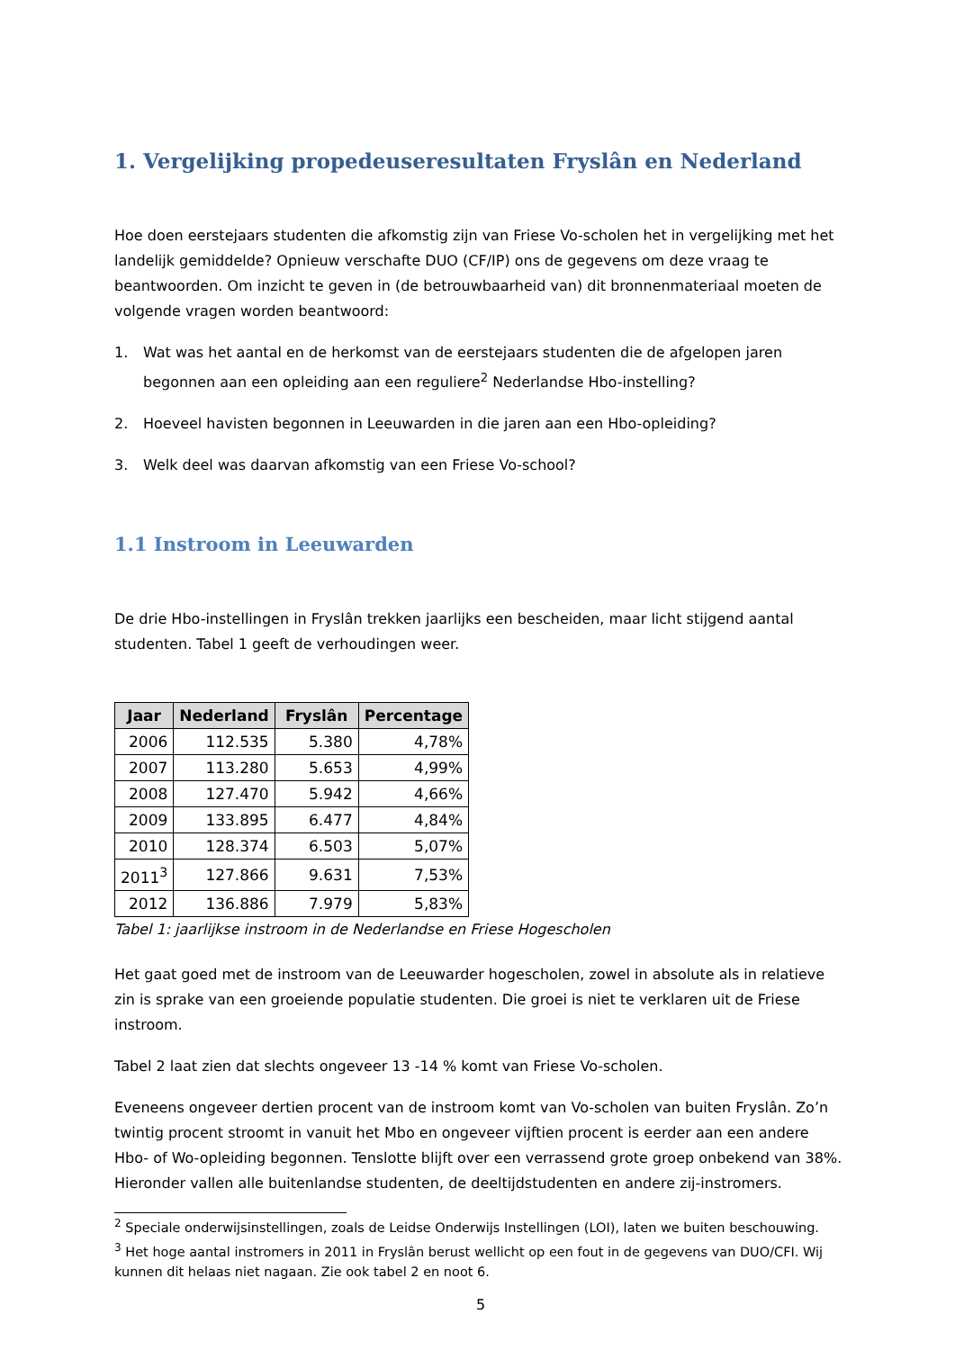1. Vergelijking propedeuseresultaten Fryslân en Nederland
Hoe doen eerstejaars studenten die afkomstig zijn van Friese Vo-scholen het in vergelijking met het landelijk gemiddelde? Opnieuw verschafte DUO (CF/IP) ons de gegevens om deze vraag te beantwoorden. Om inzicht te geven in (de betrouwbaarheid van) dit bronnenmateriaal moeten de volgende vragen worden beantwoord:
1. Wat was het aantal en de herkomst van de eerstejaars studenten die de afgelopen jaren begonnen aan een opleiding aan een reguliere<sup>2</sup> Nederlandse Hbo-instelling?
2. Hoeveel havisten begonnen in Leeuwarden in die jaren aan een Hbo-opleiding?
3. Welk deel was daarvan afkomstig van een Friese Vo-school?
1.1 Instroom in Leeuwarden
De drie Hbo-instellingen in Fryslân trekken jaarlijks een bescheiden, maar licht stijgend aantal studenten. Tabel 1 geeft de verhoudingen weer.
| Jaar | Nederland | Fryslân | Percentage |
| --- | --- | --- | --- |
| 2006 | 112.535 | 5.380 | 4,78% |
| 2007 | 113.280 | 5.653 | 4,99% |
| 2008 | 127.470 | 5.942 | 4,66% |
| 2009 | 133.895 | 6.477 | 4,84% |
| 2010 | 128.374 | 6.503 | 5,07% |
| 2011<sup>3</sup> | 127.866 | 9.631 | 7,53% |
| 2012 | 136.886 | 7.979 | 5,83% |
Tabel 1: jaarlijkse instroom in de Nederlandse en Friese Hogescholen
Het gaat goed met de instroom van de Leeuwarder hogescholen, zowel in absolute als in relatieve zin is sprake van een groeiende populatie studenten. Die groei is niet te verklaren uit de Friese instroom.
Tabel 2 laat zien dat slechts ongeveer 13 -14 % komt van Friese Vo-scholen.
Eveneens ongeveer dertien procent van de instroom komt van Vo-scholen van buiten Fryslân. Zo’n twintig procent stroomt in vanuit het Mbo en ongeveer vijftien procent is eerder aan een andere Hbo- of Wo-opleiding begonnen. Tenslotte blijft over een verrassend grote groep onbekend van 38%. Hieronder vallen alle buitenlandse studenten, de deeltijdstudenten en andere zij-instromers.
<sup>2</sup> Speciale onderwijsinstellingen, zoals de Leidse Onderwijs Instellingen (LOI), laten we buiten beschouwing.
<sup>3</sup> Het hoge aantal instromers in 2011 in Fryslân berust wellicht op een fout in de gegevens van DUO/CFI. Wij kunnen dit helaas niet nagaan. Zie ook tabel 2 en noot 6.
5